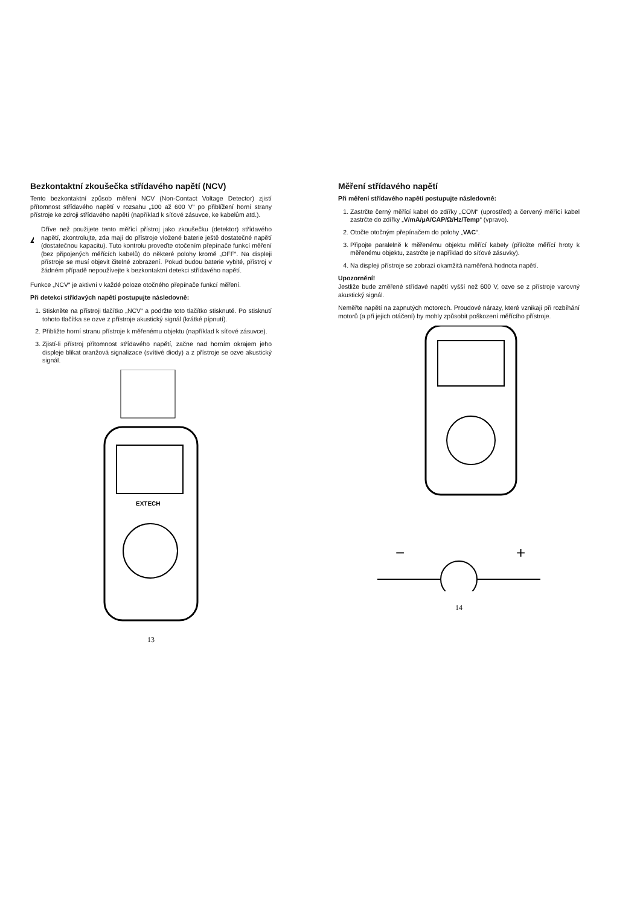Bezkontaktní zkoušečka střídavého napětí (NCV)
Tento bezkontaktní způsob měření NCV (Non-Contact Voltage Detector) zjistí přítomnost střídavého napětí v rozsahu „100 až 600 V“ po přiblížení horní strany přístroje ke zdroji střídavého napětí (například k síťové zásuvce, ke kabelům atd.).
!
Dříve než použijete tento měřící přístroj jako zkoušečku (detektor) střídavého napětí, zkontrolujte, zda mají do přístroje vložené baterie ještě dostatečné napětí (dostatečnou kapacitu). Tuto kontrolu proveďte otočením přepínače funkcí měření (bez připojených měřících kabelů) do některé polohy kromě „OFF“. Na displeji přístroje se musí objevit čitelné zobrazení. Pokud budou baterie vybité, přístroj v žádném případě nepoužívejte k bezkontaktní detekci střídavého napětí.
Funkce „NCV“ je aktivní v každé poloze otočného přepínače funkcí měření.
Při detekci střídavých napětí postupujte následovně:
1. Stiskněte na přístroji tlačítko „NCV“ a podržte toto tlačítko stisknuté. Po stisknutí tohoto tlačítka se ozve z přístroje akustický signál (krátké pípnutí).
2. Přibližte horní stranu přístroje k měřenému objektu (například k síťové zásuvce).
3. Zjistí-li přístroj přítomnost střídavého napětí, začne nad horním okrajem jeho displeje blikat oranžová signalizace (svítivé diody) a z přístroje se ozve akustický signál.
EXTECH
13
Měření střídavého napětí
Při měření střídavého napětí postupujte následovně:
1. Zastrčte černý měřící kabel do zdířky „COM“ (uprostřed) a červený měřící kabel zastrčte do zdířky „V/mA/µA/CAP/Ω/Hz/Temp“ (vpravo).
2. Otočte otočným přepínačem do polohy „VAC“.
3. Připojte paralelně k měřenému objektu měřící kabely (přiložte měřící hroty k měřenému objektu, zastrčte je například do síťové zásuvky).
4. Na displeji přístroje se zobrazí okamžitá naměřená hodnota napětí.
Upozornění!
Jestliže bude změřené střídavé napětí vyšší než 600 V, ozve se z přístroje varovný akustický signál.
Neměřte napětí na zapnutých motorech. Proudové nárazy, které vznikají při rozbíhání motorů (a při jejich otáčení) by mohly způsobit poškození měřícího přístroje.
−
+
14